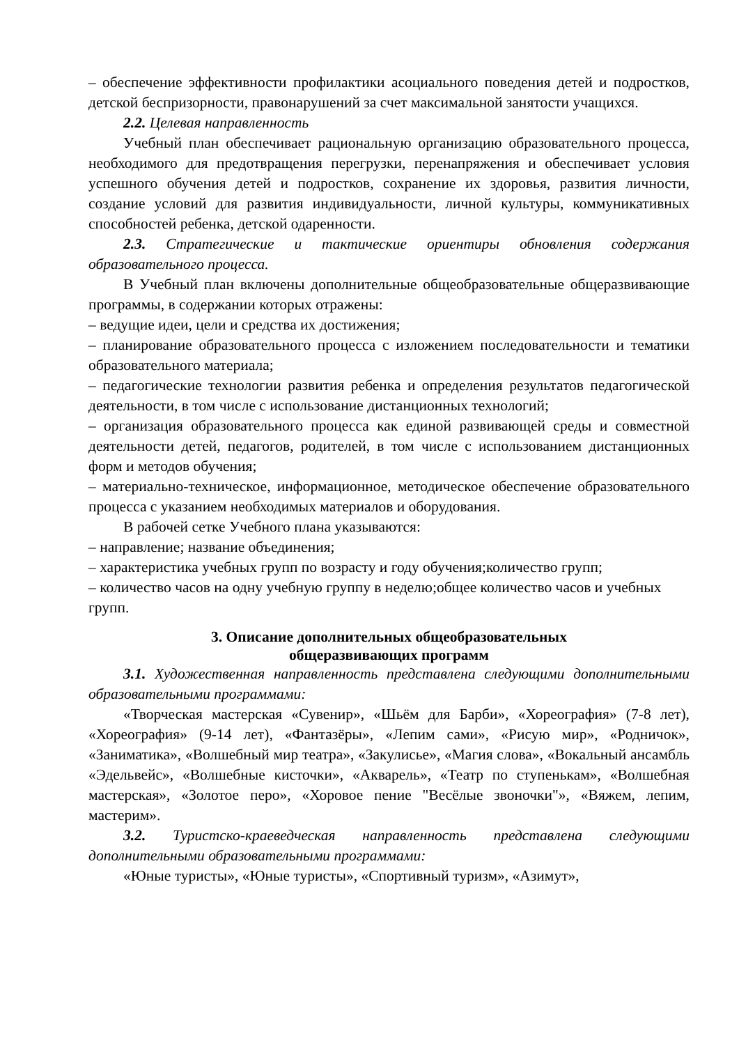– обеспечение эффективности профилактики асоциального поведения детей и подростков, детской беспризорности, правонарушений за счет максимальной занятости учащихся.
2.2. Целевая направленность
Учебный план обеспечивает рациональную организацию образовательного процесса, необходимого для предотвращения перегрузки, перенапряжения и обеспечивает условия успешного обучения детей и подростков, сохранение их здоровья, развития личности, создание условий для развития индивидуальности, личной культуры, коммуникативных способностей ребенка, детской одаренности.
2.3. Стратегические и тактические ориентиры обновления содержания образовательного процесса.
В Учебный план включены дополнительные общеобразовательные общеразвивающие программы, в содержании которых отражены:
– ведущие идеи, цели и средства их достижения;
– планирование образовательного процесса с изложением последовательности и тематики образовательного материала;
– педагогические технологии развития ребенка и определения результатов педагогической деятельности, в том числе с использование дистанционных технологий;
– организация образовательного процесса как единой развивающей среды и совместной деятельности детей, педагогов, родителей, в том числе с использованием дистанционных форм и методов обучения;
– материально-техническое, информационное, методическое обеспечение образовательного процесса с указанием необходимых материалов и оборудования.
В рабочей сетке Учебного плана указываются:
– направление; название объединения;
– характеристика учебных групп по возрасту и году обучения;количество групп;
– количество часов на одну учебную группу в неделю;общее количество часов и учебных групп.
3. Описание дополнительных общеобразовательных
общеразвивающих программ
3.1. Художественная направленность представлена следующими дополнительными образовательными программами:
«Творческая мастерская «Сувенир», «Шьём для Барби», «Хореография» (7-8 лет), «Хореография» (9-14 лет), «Фантазёры», «Лепим сами», «Рисую мир», «Родничок», «Заниматика», «Волшебный мир театра», «Закулисье», «Магия слова», «Вокальный ансамбль «Эдельвейс», «Волшебные кисточки», «Акварель», «Театр по ступенькам», «Волшебная мастерская», «Золотое перо», «Хоровое пение "Весёлые звоночки"», «Вяжем, лепим, мастерим».
3.2. Туристско-краеведческая направленность представлена следующими дополнительными образовательными программами:
«Юные туристы», «Юные туристы», «Спортивный туризм», «Азимут»,